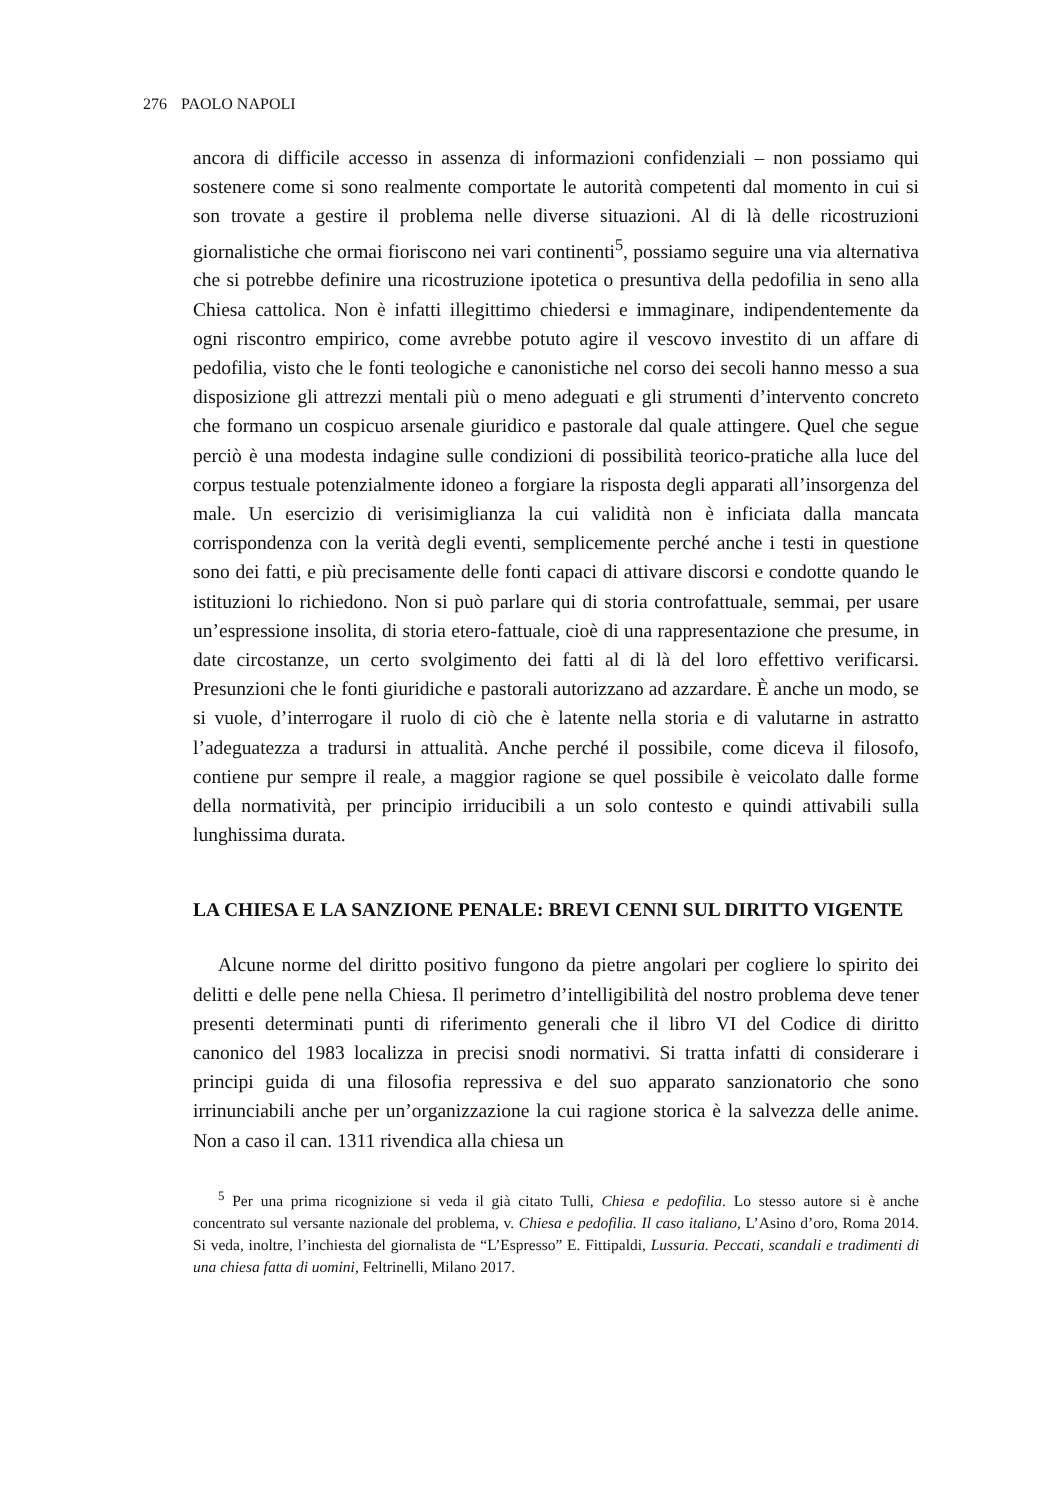276 PAOLO NAPOLI
ancora di difficile accesso in assenza di informazioni confidenziali – non possiamo qui sostenere come si sono realmente comportate le autorità competenti dal momento in cui si son trovate a gestire il problema nelle diverse situazioni. Al di là delle ricostruzioni giornalistiche che ormai fioriscono nei vari continenti<sup>5</sup>, possiamo seguire una via alternativa che si potrebbe definire una ricostruzione ipotetica o presuntiva della pedofilia in seno alla Chiesa cattolica. Non è infatti illegittimo chiedersi e immaginare, indipendentemente da ogni riscontro empirico, come avrebbe potuto agire il vescovo investito di un affare di pedofilia, visto che le fonti teologiche e canonistiche nel corso dei secoli hanno messo a sua disposizione gli attrezzi mentali più o meno adeguati e gli strumenti d’intervento concreto che formano un cospicuo arsenale giuridico e pastorale dal quale attingere. Quel che segue perciò è una modesta indagine sulle condizioni di possibilità teorico-pratiche alla luce del corpus testuale potenzialmente idoneo a forgiare la risposta degli apparati all’insorgenza del male. Un esercizio di verisimiglianza la cui validità non è inficiata dalla mancata corrispondenza con la verità degli eventi, semplicemente perché anche i testi in questione sono dei fatti, e più precisamente delle fonti capaci di attivare discorsi e condotte quando le istituzioni lo richiedono. Non si può parlare qui di storia controfattuale, semmai, per usare un’espressione insolita, di storia etero-fattuale, cioè di una rappresentazione che presume, in date circostanze, un certo svolgimento dei fatti al di là del loro effettivo verificarsi. Presunzioni che le fonti giuridiche e pastorali autorizzano ad azzardare. È anche un modo, se si vuole, d’interrogare il ruolo di ciò che è latente nella storia e di valutarne in astratto l’adeguatezza a tradursi in attualità. Anche perché il possibile, come diceva il filosofo, contiene pur sempre il reale, a maggior ragione se quel possibile è veicolato dalle forme della normatività, per principio irriducibili a un solo contesto e quindi attivabili sulla lunghissima durata.
LA CHIESA E LA SANZIONE PENALE: BREVI CENNI SUL DIRITTO VIGENTE
Alcune norme del diritto positivo fungono da pietre angolari per cogliere lo spirito dei delitti e delle pene nella Chiesa. Il perimetro d’intelligibilità del nostro problema deve tener presenti determinati punti di riferimento generali che il libro VI del Codice di diritto canonico del 1983 localizza in precisi snodi normativi. Si tratta infatti di considerare i principi guida di una filosofia repressiva e del suo apparato sanzionatorio che sono irrinunciabili anche per un’organizzazione la cui ragione storica è la salvezza delle anime. Non a caso il can. 1311 rivendica alla chiesa un
<sup>5</sup> Per una prima ricognizione si veda il già citato Tulli, Chiesa e pedofilia. Lo stesso autore si è anche concentrato sul versante nazionale del problema, v. Chiesa e pedofilia. Il caso italiano, L’Asino d’oro, Roma 2014. Si veda, inoltre, l’inchiesta del giornalista de “L’Espresso” E. Fittipaldi, Lussuria. Peccati, scandali e tradimenti di una chiesa fatta di uomini, Feltrinelli, Milano 2017.